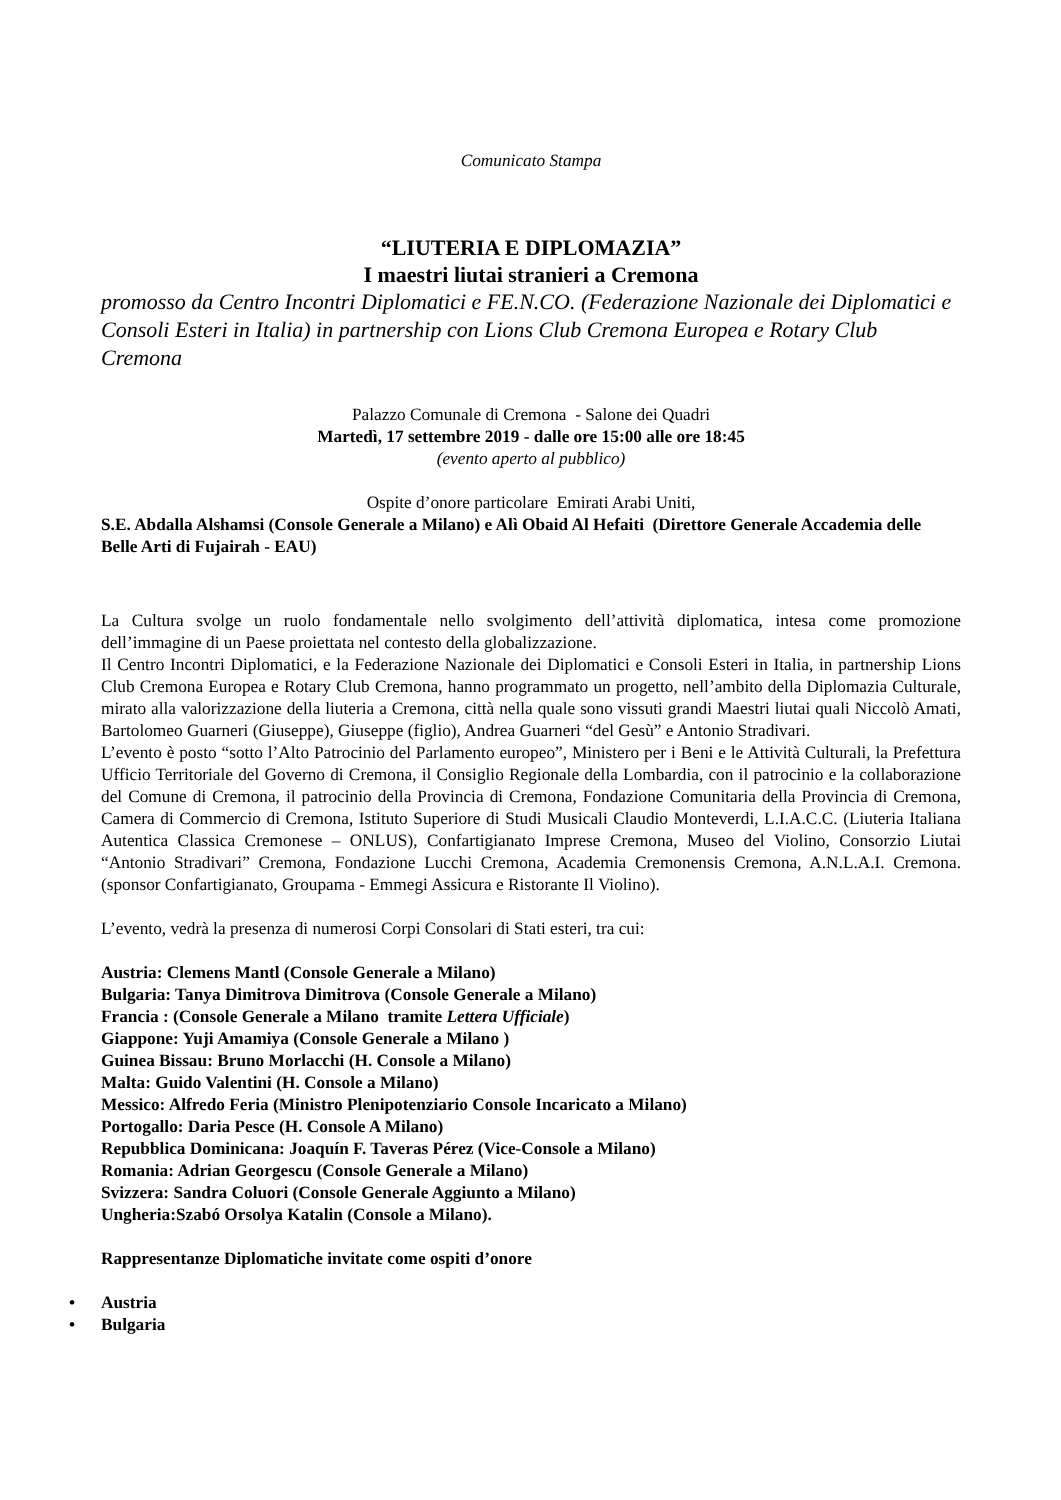Comunicato Stampa
“LIUTERIA E DIPLOMAZIA”
I maestri liutai stranieri a Cremona
promosso da Centro Incontri Diplomatici e FE.N.CO. (Federazione Nazionale dei Diplomatici e Consoli Esteri in Italia) in partnership con Lions Club Cremona Europea e Rotary Club Cremona
Palazzo Comunale di Cremona - Salone dei Quadri
Martedì, 17 settembre 2019 - dalle ore 15:00 alle ore 18:45
(evento aperto al pubblico)
Ospite d’onore particolare Emirati Arabi Uniti,
S.E. Abdalla Alshamsi (Console Generale a Milano) e Alì Obaid Al Hefaiti (Direttore Generale Accademia delle Belle Arti di Fujairah - EAU)
La Cultura svolge un ruolo fondamentale nello svolgimento dell’attività diplomatica, intesa come promozione dell’immagine di un Paese proiettata nel contesto della globalizzazione.
Il Centro Incontri Diplomatici, e la Federazione Nazionale dei Diplomatici e Consoli Esteri in Italia, in partnership Lions Club Cremona Europea e Rotary Club Cremona, hanno programmato un progetto, nell’ambito della Diplomazia Culturale, mirato alla valorizzazione della liuteria a Cremona, città nella quale sono vissuti grandi Maestri liutai quali Niccolò Amati, Bartolomeo Guarneri (Giuseppe), Giuseppe (figlio), Andrea Guarneri “del Gesù” e Antonio Stradivari.
L’evento è posto “sotto l’Alto Patrocinio del Parlamento europeo”, Ministero per i Beni e le Attività Culturali, la Prefettura Ufficio Territoriale del Governo di Cremona, il Consiglio Regionale della Lombardia, con il patrocinio e la collaborazione del Comune di Cremona, il patrocinio della Provincia di Cremona, Fondazione Comunitaria della Provincia di Cremona, Camera di Commercio di Cremona, Istituto Superiore di Studi Musicali Claudio Monteverdi, L.I.A.C.C. (Liuteria Italiana Autentica Classica Cremonese – ONLUS), Confartigianato Imprese Cremona, Museo del Violino, Consorzio Liutai “Antonio Stradivari” Cremona, Fondazione Lucchi Cremona, Academia Cremonensis Cremona, A.N.L.A.I. Cremona. (sponsor Confartigianato, Groupama - Emmegi Assicura e Ristorante Il Violino).
L’evento, vedrà la presenza di numerosi Corpi Consolari di Stati esteri, tra cui:
Austria: Clemens Mantl (Console Generale a Milano)
Bulgaria: Tanya Dimitrova Dimitrova (Console Generale a Milano)
Francia : (Console Generale a Milano tramite Lettera Ufficiale)
Giappone: Yuji Amamiya (Console Generale a Milano )
Guinea Bissau: Bruno Morlacchi (H. Console a Milano)
Malta: Guido Valentini (H. Console a Milano)
Messico: Alfredo Feria (Ministro Plenipotenziario Console Incaricato a Milano)
Portogallo: Daria Pesce (H. Console A Milano)
Repubblica Dominicana: Joaquín F. Taveras Pérez (Vice-Console a Milano)
Romania: Adrian Georgescu (Console Generale a Milano)
Svizzera: Sandra Coluori (Console Generale Aggiunto a Milano)
Ungheria:Szabó Orsolya Katalin (Console a Milano).
Rappresentanze Diplomatiche invitate come ospiti d’onore
• Austria
• Bulgaria